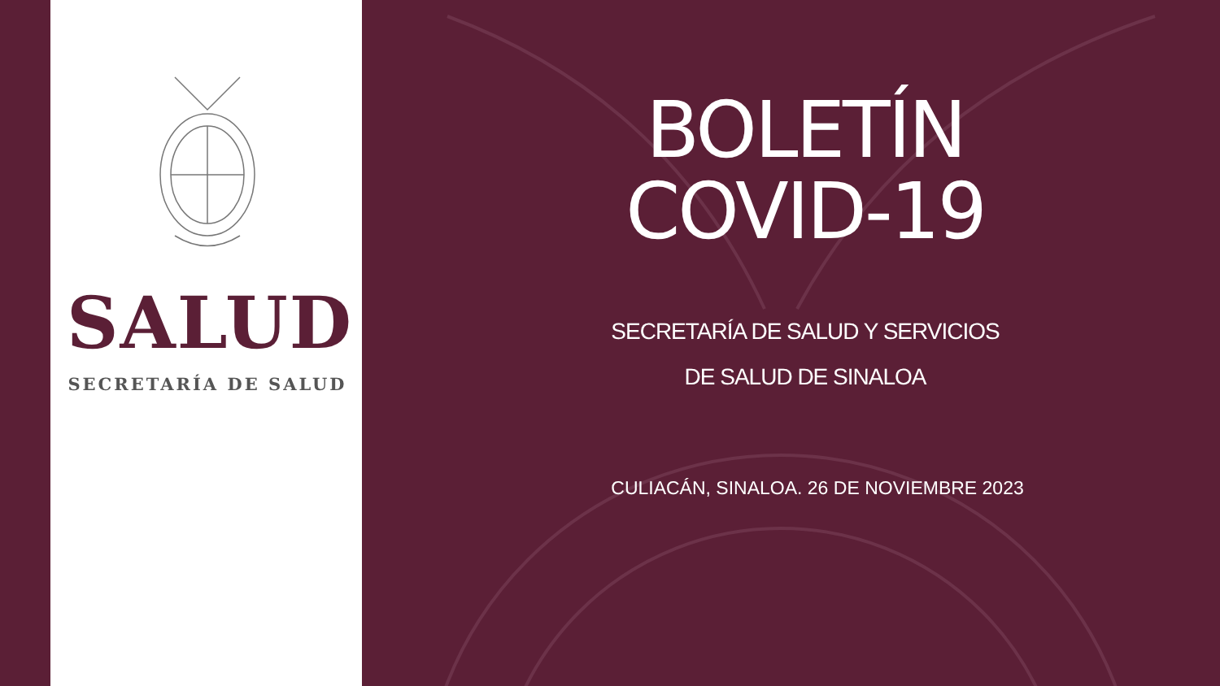SALUD
SECRETARÍA DE SALUD
BOLETÍN
COVID-19
SECRETARÍA DE SALUD Y SERVICIOS
DE SALUD DE SINALOA
CULIACÁN, SINALOA. 26 DE NOVIEMBRE 2023